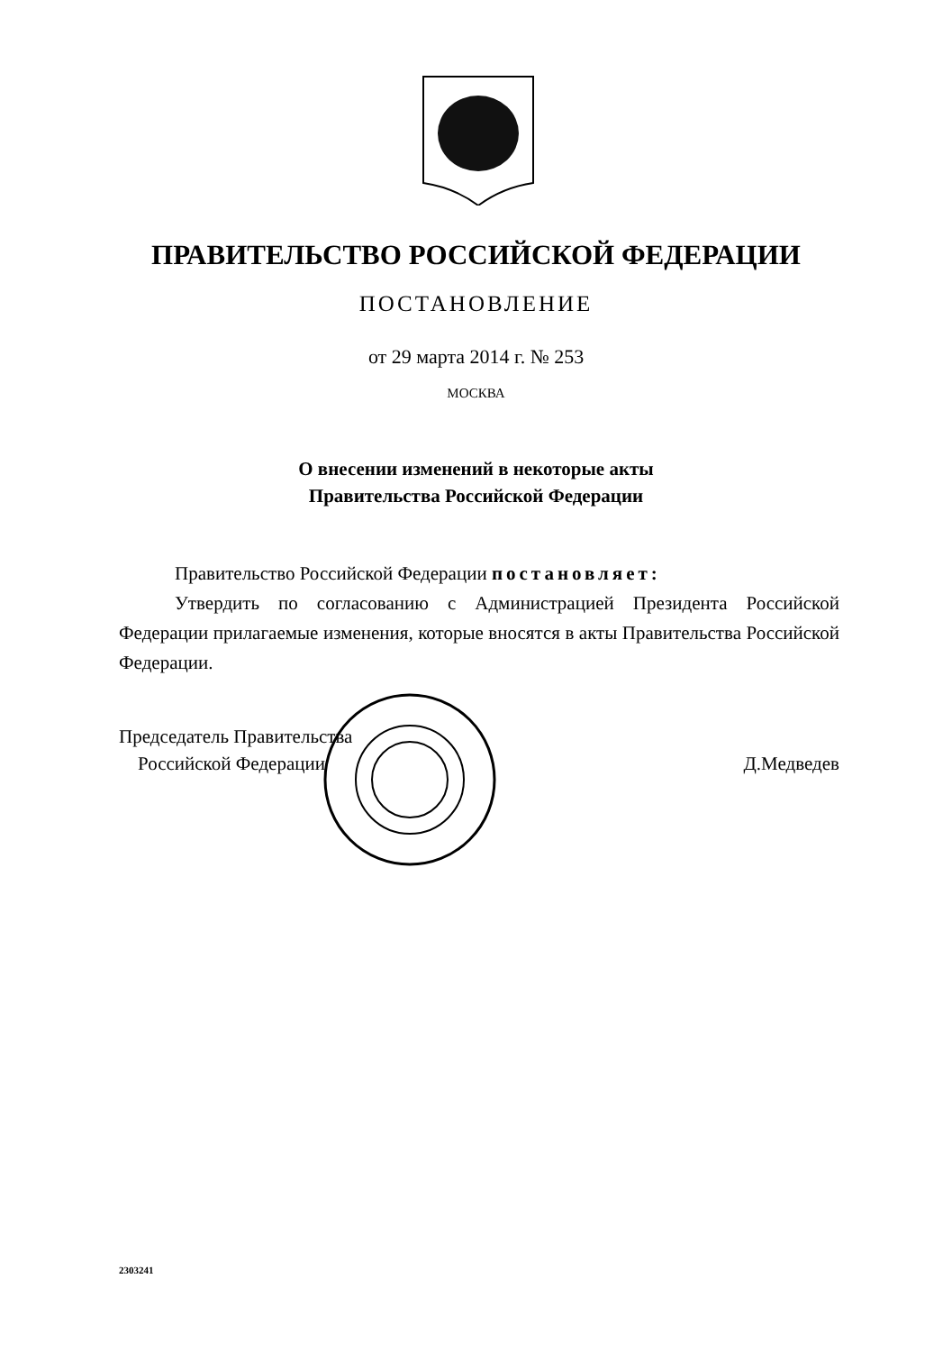ПРАВИТЕЛЬСТВО РОССИЙСКОЙ ФЕДЕРАЦИИ
ПОСТАНОВЛЕНИЕ
от 29 марта 2014 г. № 253
МОСКВА
О внесении изменений в некоторые акты
Правительства Российской Федерации
Правительство Российской Федерации постановляет:
Утвердить по согласованию с Администрацией Президента Российской Федерации прилагаемые изменения, которые вносятся в акты Правительства Российской Федерации.
Председатель Правительства
Российской Федерации
Д.Медведев
2303241